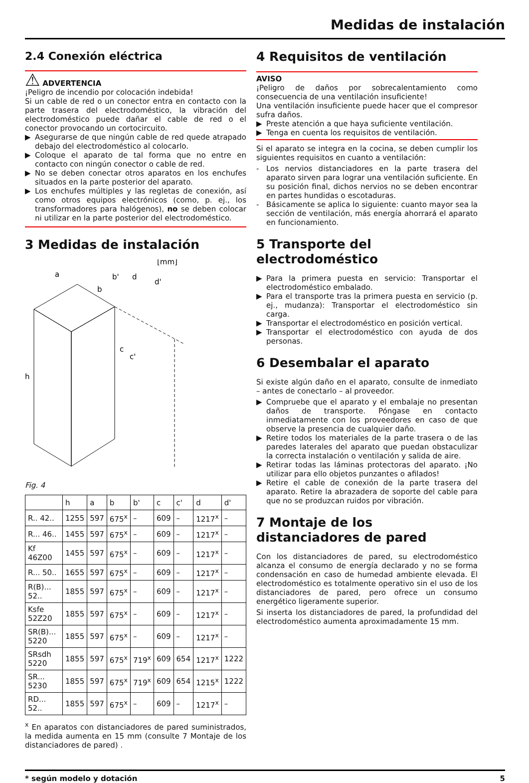Medidas de instalación
2.4 Conexión eléctrica
⚠ ADVERTENCIA
¡Peligro de incendio por colocación indebida!
Si un cable de red o un conector entra en contacto con la parte trasera del electrodoméstico, la vibración del electrodoméstico puede dañar el cable de red o el conector provocando un cortocircuito.
▶ Asegurarse de que ningún cable de red quede atrapado debajo del electrodoméstico al colocarlo.
▶ Coloque el aparato de tal forma que no entre en contacto con ningún conector o cable de red.
▶ No se deben conectar otros aparatos en los enchufes situados en la parte posterior del aparato.
▶ Los enchufes múltiples y las regletas de conexión, así como otros equipos electrónicos (como, p. ej., los transformadores para halógenos), no se deben colocar ni utilizar en la parte posterior del electrodoméstico.
3 Medidas de instalación
h
a
b
b'
d
d'
c
c'
[mm]
Fig. 4
| | h | a | b | b' | c | c' | d | d' |
| R.. 42.. | 1255 | 597 | 675<sup>x</sup> | – | 609 | – | 1217<sup>x</sup> | – |
| R... 46.. | 1455 | 597 | 675<sup>x</sup> | – | 609 | – | 1217<sup>x</sup> | – |
| Kf 46Z00 | 1455 | 597 | 675<sup>x</sup> | – | 609 | – | 1217<sup>x</sup> | – |
| R... 50.. | 1655 | 597 | 675<sup>x</sup> | – | 609 | – | 1217<sup>x</sup> | – |
| R(B)... 52.. | 1855 | 597 | 675<sup>x</sup> | – | 609 | – | 1217<sup>x</sup> | – |
| Ksfe 52Z20 | 1855 | 597 | 675<sup>x</sup> | – | 609 | – | 1217<sup>x</sup> | – |
| SR(B)... 5220 | 1855 | 597 | 675<sup>x</sup> | – | 609 | – | 1217<sup>x</sup> | – |
| SRsdh 5220 | 1855 | 597 | 675<sup>x</sup> | 719<sup>x</sup> | 609 | 654 | 1217<sup>x</sup> | 1222 |
| SR... 5230 | 1855 | 597 | 675<sup>x</sup> | 719<sup>x</sup> | 609 | 654 | 1215<sup>x</sup> | 1222 |
| RD... 52.. | 1855 | 597 | 675<sup>x</sup> | – | 609 | – | 1217<sup>x</sup> | – |
<sup>x</sup> En aparatos con distanciadores de pared suministrados, la medida aumenta en 15 mm (consulte 7 Montaje de los distanciadores de pared) .
4 Requisitos de ventilación
AVISO
¡Peligro de daños por sobrecalentamiento como consecuencia de una ventilación insuficiente!
Una ventilación insuficiente puede hacer que el compresor sufra daños.
▶ Preste atención a que haya suficiente ventilación.
▶ Tenga en cuenta los requisitos de ventilación.
Si el aparato se integra en la cocina, se deben cumplir los siguientes requisitos en cuanto a ventilación:
- Los nervios distanciadores en la parte trasera del aparato sirven para lograr una ventilación suficiente. En su posición final, dichos nervios no se deben encontrar en partes hundidas o escotaduras.
- Básicamente se aplica lo siguiente: cuanto mayor sea la sección de ventilación, más energía ahorrará el aparato en funcionamiento.
5 Transporte del electrodoméstico
▶ Para la primera puesta en servicio: Transportar el electrodoméstico embalado.
▶ Para el transporte tras la primera puesta en servicio (p. ej., mudanza): Transportar el electrodoméstico sin carga.
▶ Transportar el electrodoméstico en posición vertical.
▶ Transportar el electrodoméstico con ayuda de dos personas.
6 Desembalar el aparato
Si existe algún daño en el aparato, consulte de inmediato – antes de conectarlo – al proveedor.
▶ Compruebe que el aparato y el embalaje no presentan daños de transporte. Póngase en contacto inmediatamente con los proveedores en caso de que observe la presencia de cualquier daño.
▶ Retire todos los materiales de la parte trasera o de las paredes laterales del aparato que puedan obstaculizar la correcta instalación o ventilación y salida de aire.
▶ Retirar todas las láminas protectoras del aparato. ¡No utilizar para ello objetos punzantes o afilados!
▶ Retire el cable de conexión de la parte trasera del aparato. Retire la abrazadera de soporte del cable para que no se produzcan ruidos por vibración.
7 Montaje de los distanciadores de pared
Con los distanciadores de pared, su electrodoméstico alcanza el consumo de energía declarado y no se forma condensación en caso de humedad ambiente elevada. El electrodoméstico es totalmente operativo sin el uso de los distanciadores de pared, pero ofrece un consumo energético ligeramente superior.
Si inserta los distanciadores de pared, la profundidad del electrodoméstico aumenta aproximadamente 15 mm.
* según modelo y dotación 5